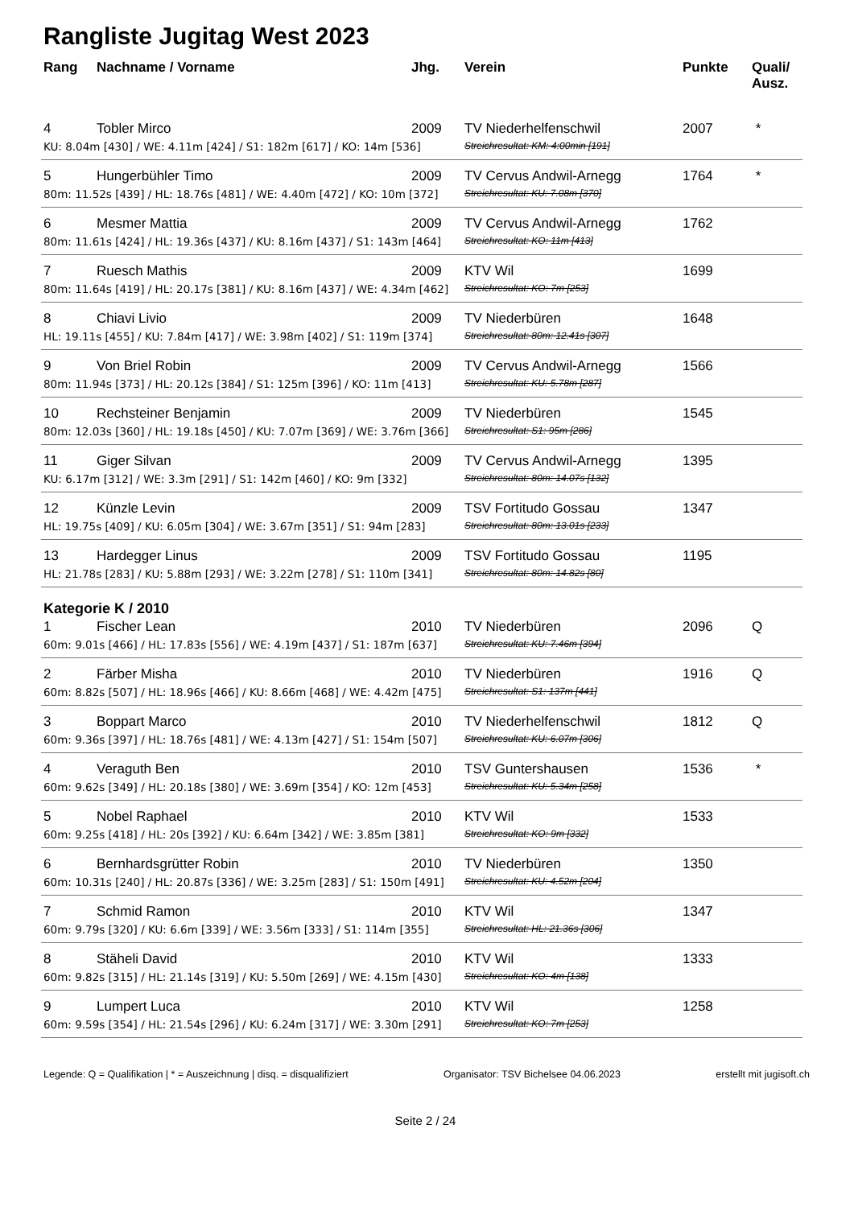Rangliste Jugitag West 2023
| Rang | Nachname / Vorname | Jhg. | Verein | Punkte | Quali/ Ausz. |
| --- | --- | --- | --- | --- | --- |
| 4 | Tobler Mirco | 2009 | TV Niederhelfenschwil | 2007 | * |
| KU: 8.04m [430] / WE: 4.11m [424] / S1: 182m [617] / KO: 14m [536] | | | Streichresultat: KM: 4:00min [191] | | |
| 5 | Hungerbühler Timo | 2009 | TV Cervus Andwil-Arnegg | 1764 | * |
| 80m: 11.52s [439] / HL: 18.76s [481] / WE: 4.40m [472] / KO: 10m [372] | | | Streichresultat: KU: 7.08m [370] | | |
| 6 | Mesmer Mattia | 2009 | TV Cervus Andwil-Arnegg | 1762 | |
| 80m: 11.61s [424] / HL: 19.36s [437] / KU: 8.16m [437] / S1: 143m [464] | | | Streichresultat: KO: 11m [413] | | |
| 7 | Ruesch Mathis | 2009 | KTV Wil | 1699 | |
| 80m: 11.64s [419] / HL: 20.17s [381] / KU: 8.16m [437] / WE: 4.34m [462] | | | Streichresultat: KO: 7m [253] | | |
| 8 | Chiavi Livio | 2009 | TV Niederbüren | 1648 | |
| HL: 19.11s [455] / KU: 7.84m [417] / WE: 3.98m [402] / S1: 119m [374] | | | Streichresultat: 80m: 12.41s [307] | | |
| 9 | Von Briel Robin | 2009 | TV Cervus Andwil-Arnegg | 1566 | |
| 80m: 11.94s [373] / HL: 20.12s [384] / S1: 125m [396] / KO: 11m [413] | | | Streichresultat: KU: 5.78m [287] | | |
| 10 | Rechsteiner Benjamin | 2009 | TV Niederbüren | 1545 | |
| 80m: 12.03s [360] / HL: 19.18s [450] / KU: 7.07m [369] / WE: 3.76m [366] | | | Streichresultat: S1: 95m [286] | | |
| 11 | Giger Silvan | 2009 | TV Cervus Andwil-Arnegg | 1395 | |
| KU: 6.17m [312] / WE: 3.3m [291] / S1: 142m [460] / KO: 9m [332] | | | Streichresultat: 80m: 14.07s [132] | | |
| 12 | Künzle Levin | 2009 | TSV Fortitudo Gossau | 1347 | |
| HL: 19.75s [409] / KU: 6.05m [304] / WE: 3.67m [351] / S1: 94m [283] | | | Streichresultat: 80m: 13.01s [233] | | |
| 13 | Hardegger Linus | 2009 | TSV Fortitudo Gossau | 1195 | |
| HL: 21.78s [283] / KU: 5.88m [293] / WE: 3.22m [278] / S1: 110m [341] | | | Streichresultat: 80m: 14.82s [80] | | |
| Kategorie K / 2010 | | | | | |
| 1 | Fischer Lean | 2010 | TV Niederbüren | 2096 | Q |
| 60m: 9.01s [466] / HL: 17.83s [556] / WE: 4.19m [437] / S1: 187m [637] | | | Streichresultat: KU: 7.46m [394] | | |
| 2 | Färber Misha | 2010 | TV Niederbüren | 1916 | Q |
| 60m: 8.82s [507] / HL: 18.96s [466] / KU: 8.66m [468] / WE: 4.42m [475] | | | Streichresultat: S1: 137m [441] | | |
| 3 | Boppart Marco | 2010 | TV Niederhelfenschwil | 1812 | Q |
| 60m: 9.36s [397] / HL: 18.76s [481] / WE: 4.13m [427] / S1: 154m [507] | | | Streichresultat: KU: 6.07m [306] | | |
| 4 | Veraguth Ben | 2010 | TSV Guntershausen | 1536 | * |
| 60m: 9.62s [349] / HL: 20.18s [380] / WE: 3.69m [354] / KO: 12m [453] | | | Streichresultat: KU: 5.34m [258] | | |
| 5 | Nobel Raphael | 2010 | KTV Wil | 1533 | |
| 60m: 9.25s [418] / HL: 20s [392] / KU: 6.64m [342] / WE: 3.85m [381] | | | Streichresultat: KO: 9m [332] | | |
| 6 | Bernhardsgrütter Robin | 2010 | TV Niederbüren | 1350 | |
| 60m: 10.31s [240] / HL: 20.87s [336] / WE: 3.25m [283] / S1: 150m [491] | | | Streichresultat: KU: 4.52m [204] | | |
| 7 | Schmid Ramon | 2010 | KTV Wil | 1347 | |
| 60m: 9.79s [320] / KU: 6.6m [339] / WE: 3.56m [333] / S1: 114m [355] | | | Streichresultat: HL: 21.36s [306] | | |
| 8 | Stäheli David | 2010 | KTV Wil | 1333 | |
| 60m: 9.82s [315] / HL: 21.14s [319] / KU: 5.50m [269] / WE: 4.15m [430] | | | Streichresultat: KO: 4m [138] | | |
| 9 | Lumpert Luca | 2010 | KTV Wil | 1258 | |
| 60m: 9.59s [354] / HL: 21.54s [296] / KU: 6.24m [317] / WE: 3.30m [291] | | | Streichresultat: KO: 7m [253] | | |
Legende: Q = Qualifikation | * = Auszeichnung | disq. = disqualifiziert Organisator: TSV Bichelsee 04.06.2023 erstellt mit jugisoft.ch
Seite 2 / 24